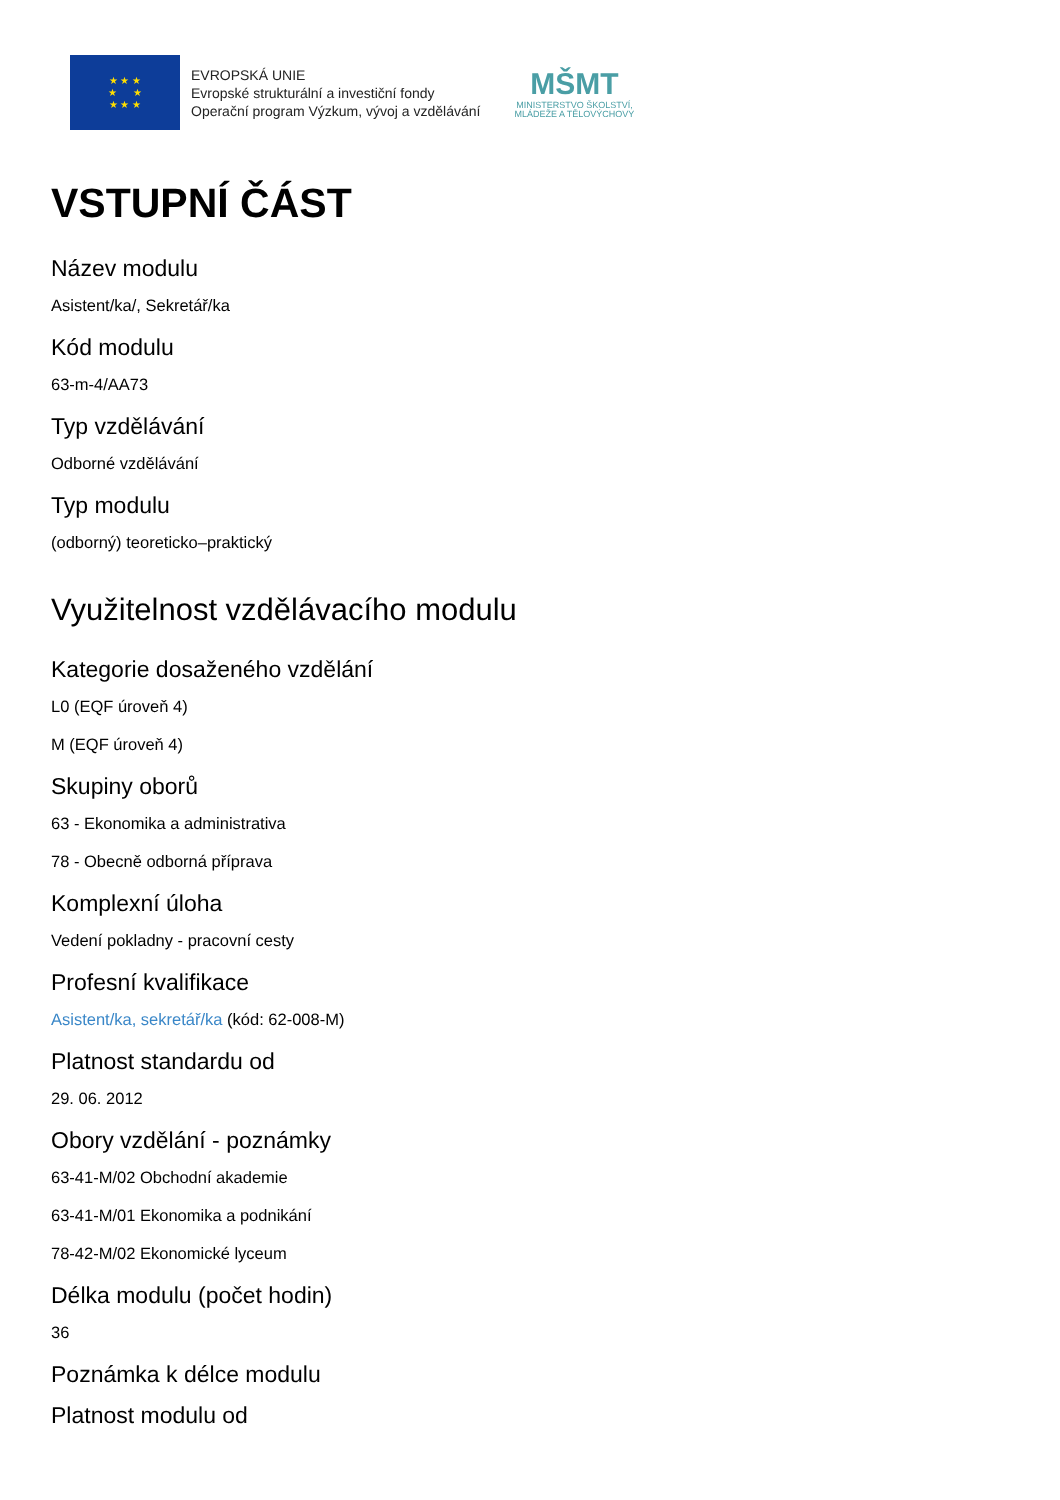★ ★ ★
★ ★
★ ★ ★
EVROPSKÁ UNIE
Evropské strukturální a investiční fondy
Operační program Výzkum, vývoj a vzdělávání
MŠMT
MINISTERSTVO ŠKOLSTVÍ,
MLÁDEŽE A TĚLOVÝCHOVY
VSTUPNÍ ČÁST
Název modulu
Asistent/ka/, Sekretář/ka
Kód modulu
63-m-4/AA73
Typ vzdělávání
Odborné vzdělávání
Typ modulu
(odborný) teoreticko–praktický
Využitelnost vzdělávacího modulu
Kategorie dosaženého vzdělání
L0 (EQF úroveň 4)
M (EQF úroveň 4)
Skupiny oborů
63 - Ekonomika a administrativa
78 - Obecně odborná příprava
Komplexní úloha
Vedení pokladny - pracovní cesty
Profesní kvalifikace
Asistent/ka, sekretář/ka (kód: 62-008-M)
Platnost standardu od
29. 06. 2012
Obory vzdělání - poznámky
63-41-M/02 Obchodní akademie
63-41-M/01 Ekonomika a podnikání
78-42-M/02 Ekonomické lyceum
Délka modulu (počet hodin)
36
Poznámka k délce modulu
Platnost modulu od